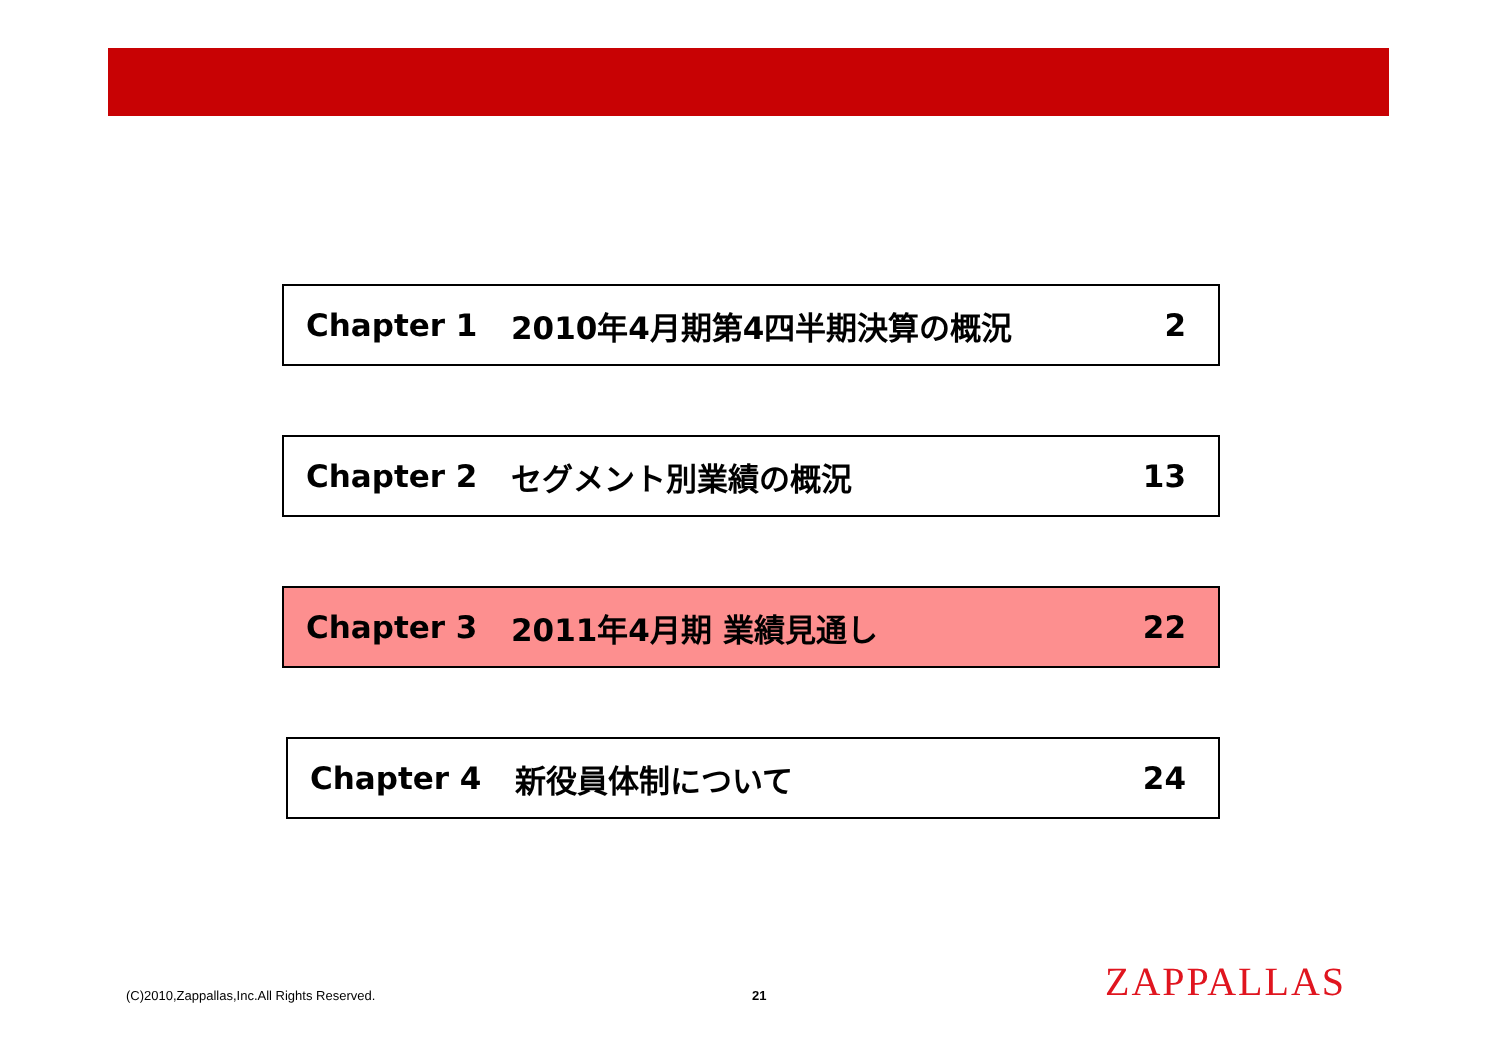Chapter 1 2010年4月期第4四半期決算の概況 2
Chapter 2 セグメント別業績の概況 13
Chapter 3 2011年4月期 業績見通し 22
Chapter 4 新役員体制について 24
(C)2010,Zappallas,Inc.All Rights Reserved.
21 ZAPPALLAS